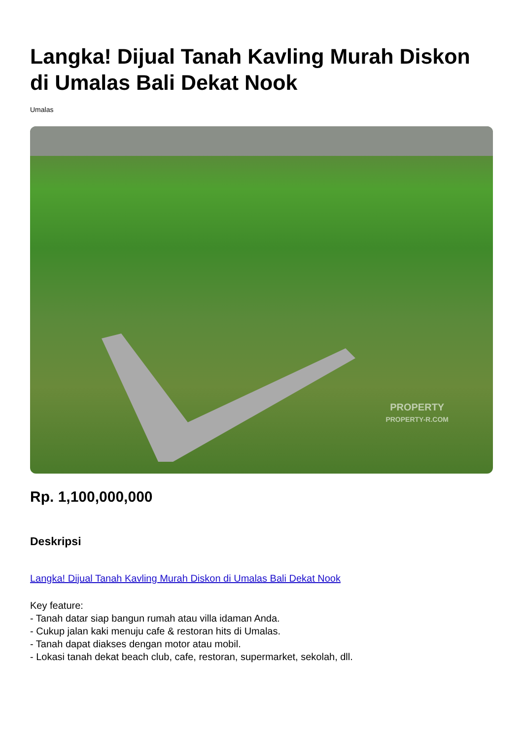Langka! Dijual Tanah Kavling Murah Diskon di Umalas Bali Dekat Nook
Umalas
PROPERTY
PROPERTY-R.COM
Rp. 1,100,000,000
Deskripsi
Langka! Dijual Tanah Kavling Murah Diskon di Umalas Bali Dekat Nook
Key feature:
- Tanah datar siap bangun rumah atau villa idaman Anda.
- Cukup jalan kaki menuju cafe & restoran hits di Umalas.
- Tanah dapat diakses dengan motor atau mobil.
- Lokasi tanah dekat beach club, cafe, restoran, supermarket, sekolah, dll.